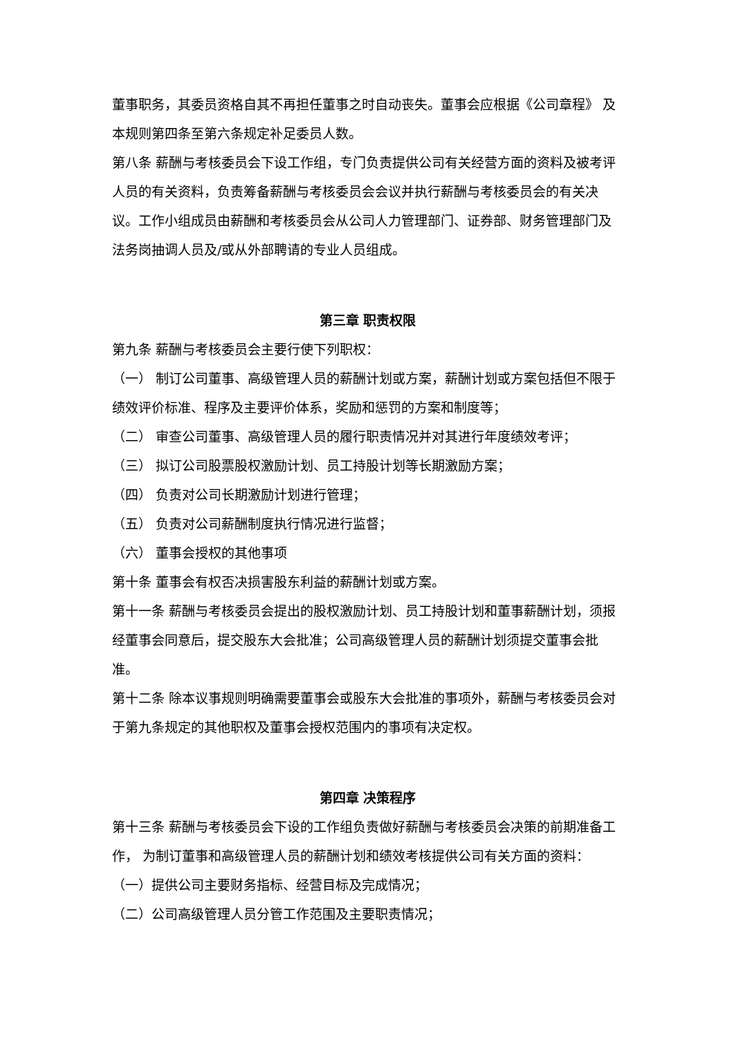董事职务，其委员资格自其不再担任董事之时自动丧失。董事会应根据《公司章程》 及本规则第四条至第六条规定补足委员人数。
第八条 薪酬与考核委员会下设工作组，专门负责提供公司有关经营方面的资料及被考评人员的有关资料，负责筹备薪酬与考核委员会会议并执行薪酬与考核委员会的有关决议。工作小组成员由薪酬和考核委员会从公司人力管理部门、证券部、财务管理部门及法务岗抽调人员及/或从外部聘请的专业人员组成。
第三章 职责权限
第九条 薪酬与考核委员会主要行使下列职权：
（一） 制订公司董事、高级管理人员的薪酬计划或方案，薪酬计划或方案包括但不限于绩效评价标准、程序及主要评价体系，奖励和惩罚的方案和制度等；
（二） 审查公司董事、高级管理人员的履行职责情况并对其进行年度绩效考评；
（三） 拟订公司股票股权激励计划、员工持股计划等长期激励方案；
（四） 负责对公司长期激励计划进行管理；
（五） 负责对公司薪酬制度执行情况进行监督；
（六） 董事会授权的其他事项
第十条 董事会有权否决损害股东利益的薪酬计划或方案。
第十一条 薪酬与考核委员会提出的股权激励计划、员工持股计划和董事薪酬计划，须报经董事会同意后，提交股东大会批准；公司高级管理人员的薪酬计划须提交董事会批准。
第十二条 除本议事规则明确需要董事会或股东大会批准的事项外，薪酬与考核委员会对于第九条规定的其他职权及董事会授权范围内的事项有决定权。
第四章 决策程序
第十三条 薪酬与考核委员会下设的工作组负责做好薪酬与考核委员会决策的前期准备工作， 为制订董事和高级管理人员的薪酬计划和绩效考核提供公司有关方面的资料：
（一）提供公司主要财务指标、经营目标及完成情况；
（二）公司高级管理人员分管工作范围及主要职责情况；